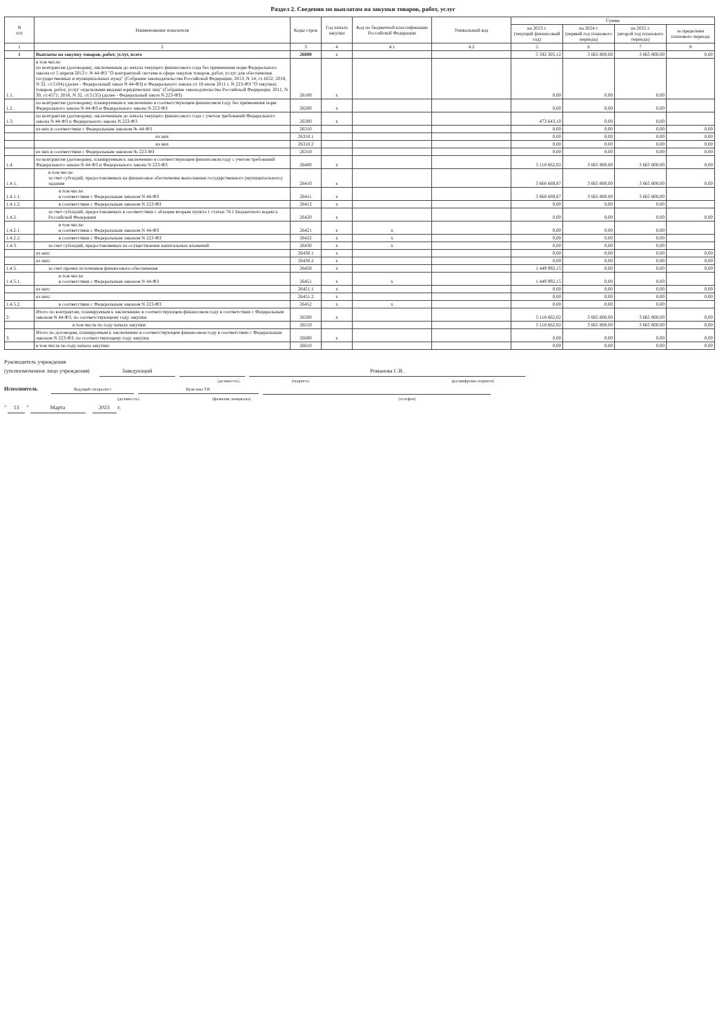Раздел 2. Сведения по выплатам на закупки товаров, работ, услуг
| N п/п | Наименование показателя | Коды строк | Год начала закупки | Код по бюджетной классификации Российской Федерации | Уникальный код | Сумма | | | |
| --- | --- | --- | --- | --- | --- | --- | --- | --- | --- |
| | | | | | | на 2023 г. (текущий финансовый год) | на 2024 г. (первый год планового периода) | на 2025 г. (второй год планового периода) | за пределами планового периода |
| 1 | 2 | 3 | 4 | 4.1 | 4.2 | 5 | 6 | 7 | 8 |
| 1 | Выплаты на закупку товаров, работ, услуг, всего | 26000 | x | | | 5 592 305,12 | 3 665 800,00 | 3 665 800,00 | 0,00 |
| 1.1. | в том числе: по контрактам (договорам), заключенным до начала текущего финансового года без применения норм Федерального закона от 5 апреля 2013 г. N 44-ФЗ "О контрактной системе в сфере закупок товаров, работ, услуг для обеспечения государственных и муниципальных нужд" (Собрание законодательства Российской Федерации, 2013, N 14, ст.1652; 2018, N 32, ст.5104) (далее - Федеральный закон N 44-ФЗ) и Федерального закона от 18 июля 2011 г. N 223-ФЗ "О закупках товаров, работ, услуг отдельными видами юридических лиц" (Собрание законодательства Российской Федерации, 2011, N 30, ст.4571; 2018, N 32, ст.5135) (далее - Федеральный закон N 223-ФЗ) | 26100 | x | | | 0,00 | 0,00 | 0,00 | |
| 1.2. | по контрактам (договорам), планируемым к заключению в соответствующем финансовом году без применения норм Федерального закона N 44-ФЗ и Федерального закона N 223-ФЗ | 26200 | x | | | 0,00 | 0,00 | 0,00 | |
| 1.3. | по контрактам (договорам), заключенным до начала текущего финансового года с учетом требований Федерального закона N 44-ФЗ и Федерального закона N 223-ФЗ | 26300 | x | | | 473 643,10 | 0,00 | 0,00 | |
| | из них в соответствии с Федеральным законом № 44-ФЗ | 26310 | | | | 0,00 | 0,00 | 0,00 | 0,00 |
| | из них | 26310.1 | | | | 0,00 | 0,00 | 0,00 | 0,00 |
| | из них | 26310.2 | | | | 0,00 | 0,00 | 0,00 | 0,00 |
| | из них в соответствии с Федеральным законом № 223-ФЗ | 26310 | | | | 0,00 | 0,00 | 0,00 | 0,00 |
| 1.4. | по контрактам (договорам), планируемым к заключению в соответствующем финансовом году с учетом требований Федерального закона N 44-ФЗ и Федерального закона N 223-ФЗ | 26400 | x | | | 5 118 662,02 | 3 665 800,00 | 3 665 800,00 | 0,00 |
| 1.4.1. | в том числе: за счет субсидий, предоставляемых на финансовое обеспечение выполнения государственного (муниципального) задания | 26410 | x | | | 3 668 669,87 | 3 665 800,00 | 3 665 800,00 | 0,00 |
| 1.4.1.1. | в том числе: в соответствии с Федеральным законом N 44-ФЗ | 26411 | x | | | 3 668 669,87 | 3 665 800,00 | 3 665 800,00 | |
| 1.4.1.2. | в соответствии с Федеральным законом N 223-ФЗ | 26412 | x | | | 0,00 | 0,00 | 0,00 | |
| 1.4.2. | за счет субсидий, предоставляемых в соответствии с абзацем вторым пункта 1 статьи 78.1 Бюджетного кодекса Российской Федерации | 26420 | x | | | 0,00 | 0,00 | 0,00 | 0,00 |
| 1.4.2.1. | в том числе: в соответствии с Федеральным законом N 44-ФЗ | 26421 | x | x | | 0,00 | 0,00 | 0,00 | |
| 1.4.2.2. | в соответствии с Федеральным законом N 223-ФЗ | 26422 | x | x | | 0,00 | 0,00 | 0,00 | |
| 1.4.3. | за счет субсидий, предоставляемых на осуществление капитальных вложений | 26430 | x | x | | 0,00 | 0,00 | 0,00 | |
| | из них: | 26430.1 | x | | | 0,00 | 0,00 | 0,00 | 0,00 |
| | из них: | 26430.2 | x | | | 0,00 | 0,00 | 0,00 | 0,00 |
| 1.4.5. | за счет прочих источников финансового обеспечения | 26450 | x | | | 1 449 992,15 | 0,00 | 0,00 | 0,00 |
| 1.4.5.1. | в том числе: в соответствии с Федеральным законом N 44-ФЗ | 26451 | x | x | | 1 449 992,15 | 0,00 | 0,00 | |
| | из них: | 26451.1 | x | | | 0,00 | 0,00 | 0,00 | 0,00 |
| | из них: | 26451.2 | x | | | 0,00 | 0,00 | 0,00 | 0,00 |
| 1.4.5.2. | в соответствии с Федеральным законом N 223-ФЗ | 26452 | x | x | | 0,00 | 0,00 | 0,00 | |
| 2. | Итого по контрактам, планируемым к заключению в соответствующем финансовом году в соответствии с Федеральным законом N 44-ФЗ, по соответствующему году закупки | 26500 | x | | | 5 118 662,02 | 3 665 800,00 | 3 665 800,00 | 0,00 |
| | в том числе по году начала закупки: | 26510 | | | | 5 118 662,02 | 3 665 800,00 | 3 665 800,00 | 0,00 |
| 3. | Итого по договорам, планируемым к заключению в соответствующем финансовом году в соответствии с Федеральным законом N 223-ФЗ, по соответствующему году закупки | 26600 | x | | | 0,00 | 0,00 | 0,00 | 0,00 |
| | в том числе по году начала закупки: | 26610 | | | | 0,00 | 0,00 | 0,00 | 0,00 |
Руководитель учреждения
(уполномоченное лицо учреждения) Заведующий Романова С.В.
(должность) (подпись) (расшифровка подписи)
Исполнитель Ведущий специалист Кужелева Т.В.
(должность) (фамилия, инициалы) (телефон)
" 13 " Марта 2023 г.